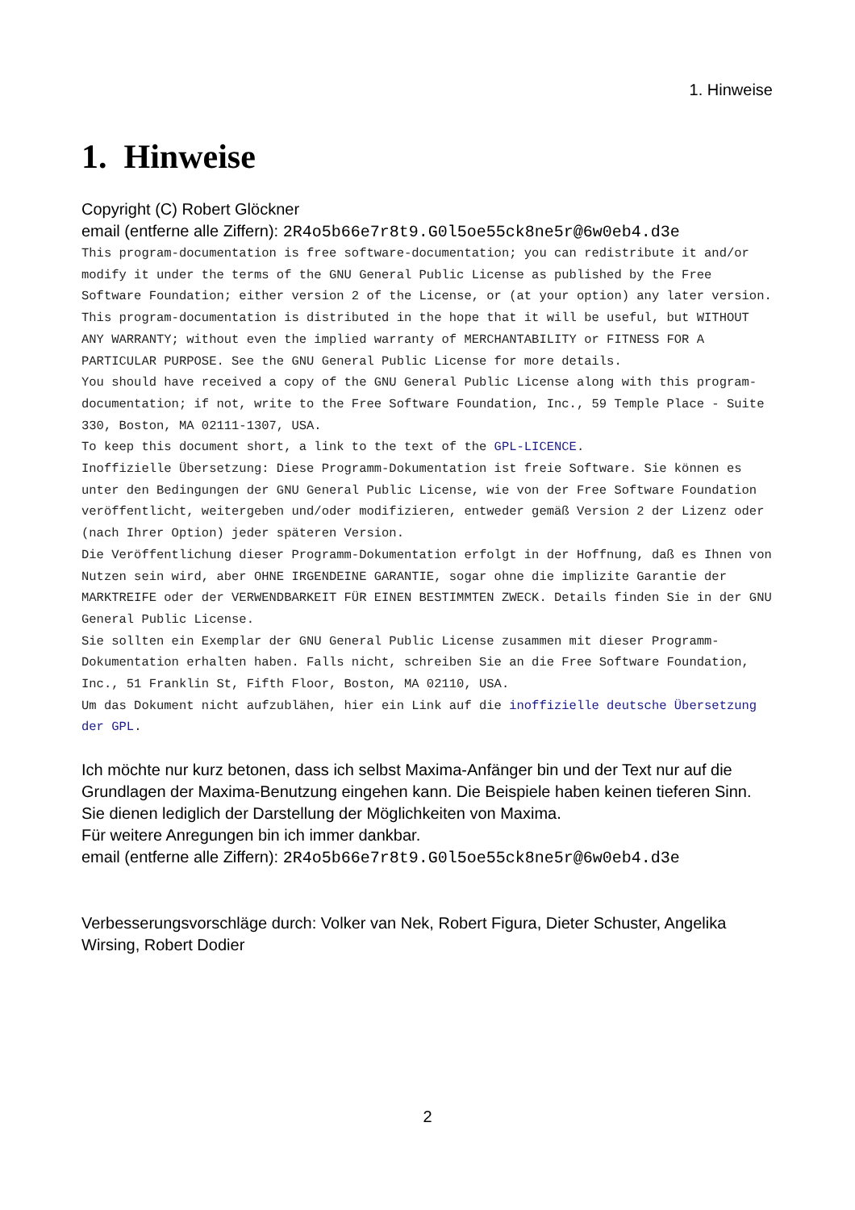1. Hinweise
1. Hinweise
Copyright (C) Robert Glöckner
email (entferne alle Ziffern): 2R4o5b66e7r8t9.G0l5oe55ck8ne5r@6w0eb4.d3e
This program-documentation is free software-documentation; you can redistribute it and/or modify it under the terms of the GNU General Public License as published by the Free Software Foundation; either version 2 of the License, or (at your option) any later version.
This program-documentation is distributed in the hope that it will be useful, but WITHOUT ANY WARRANTY; without even the implied warranty of MERCHANTABILITY or FITNESS FOR A PARTICULAR PURPOSE. See the GNU General Public License for more details.
You should have received a copy of the GNU General Public License along with this program-documentation; if not, write to the Free Software Foundation, Inc., 59 Temple Place - Suite 330, Boston, MA 02111-1307, USA.
To keep this document short, a link to the text of the GPL-LICENCE.
Inoffizielle Übersetzung: Diese Programm-Dokumentation ist freie Software. Sie können es unter den Bedingungen der GNU General Public License, wie von der Free Software Foundation veröffentlicht, weitergeben und/oder modifizieren, entweder gemäß Version 2 der Lizenz oder (nach Ihrer Option) jeder späteren Version.
Die Veröffentlichung dieser Programm-Dokumentation erfolgt in der Hoffnung, daß es Ihnen von Nutzen sein wird, aber OHNE IRGENDEINE GARANTIE, sogar ohne die implizite Garantie der MARKTREIFE oder der VERWENDBARKEIT FÜR EINEN BESTIMMTEN ZWECK. Details finden Sie in der GNU General Public License.
Sie sollten ein Exemplar der GNU General Public License zusammen mit dieser Programm-Dokumentation erhalten haben. Falls nicht, schreiben Sie an die Free Software Foundation, Inc., 51 Franklin St, Fifth Floor, Boston, MA 02110, USA.
Um das Dokument nicht aufzublähen, hier ein Link auf die inoffizielle deutsche Übersetzung der GPL.
Ich möchte nur kurz betonen, dass ich selbst Maxima-Anfänger bin und der Text nur auf die Grundlagen der Maxima-Benutzung eingehen kann. Die Beispiele haben keinen tieferen Sinn. Sie dienen lediglich der Darstellung der Möglichkeiten von Maxima.
Für weitere Anregungen bin ich immer dankbar.
email (entferne alle Ziffern): 2R4o5b66e7r8t9.G0l5oe55ck8ne5r@6w0eb4.d3e
Verbesserungsvorschläge durch: Volker van Nek, Robert Figura, Dieter Schuster, Angelika Wirsing, Robert Dodier
2